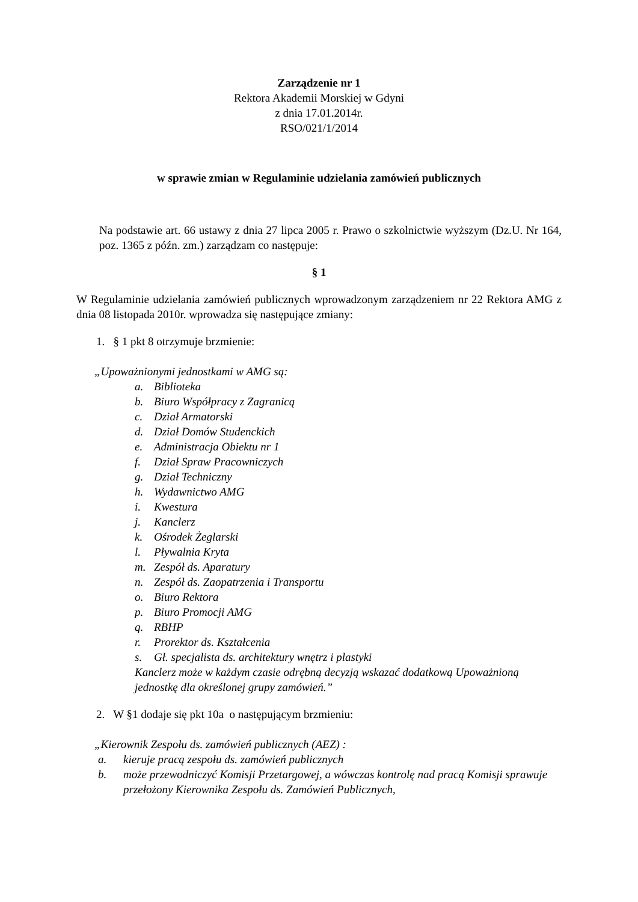Zarządzenie nr 1
Rektora Akademii Morskiej w Gdyni
z dnia 17.01.2014r.
RSO/021/1/2014
w sprawie zmian w Regulaminie udzielania zamówień publicznych
Na podstawie art. 66 ustawy z dnia 27 lipca 2005 r. Prawo o szkolnictwie wyższym (Dz.U. Nr 164, poz. 1365 z późn. zm.) zarządzam co następuje:
§ 1
W Regulaminie udzielania zamówień publicznych wprowadzonym zarządzeniem nr 22 Rektora AMG z dnia 08 listopada 2010r. wprowadza się następujące zmiany:
1. § 1 pkt 8 otrzymuje brzmienie:
„Upoważnionymi jednostkami w AMG są:
a. Biblioteka
b. Biuro Współpracy z Zagranicą
c. Dział Armatorski
d. Dział Domów Studenckich
e. Administracja Obiektu nr 1
f. Dział Spraw Pracowniczych
g. Dział Techniczny
h. Wydawnictwo AMG
i. Kwestura
j. Kanclerz
k. Ośrodek Żeglarski
l. Pływalnia Kryta
m. Zespół ds. Aparatury
n. Zespół ds. Zaopatrzenia i Transportu
o. Biuro Rektora
p. Biuro Promocji AMG
q. RBHP
r. Prorektor ds. Kształcenia
s. Gł. specjalista ds. architektury wnętrz i plastyki
Kanclerz może w każdym czasie odrębną decyzją wskazać dodatkową Upoważnioną jednostkę dla określonej grupy zamówień.”
2. W §1 dodaje się pkt 10a o następującym brzmieniu:
„Kierownik Zespołu ds. zamówień publicznych (AEZ) :
a. kieruje pracą zespołu ds. zamówień publicznych
b. może przewodniczyć Komisji Przetargowej, a wówczas kontrolę nad pracą Komisji sprawuje przełożony Kierownika Zespołu ds. Zamówień Publicznych,